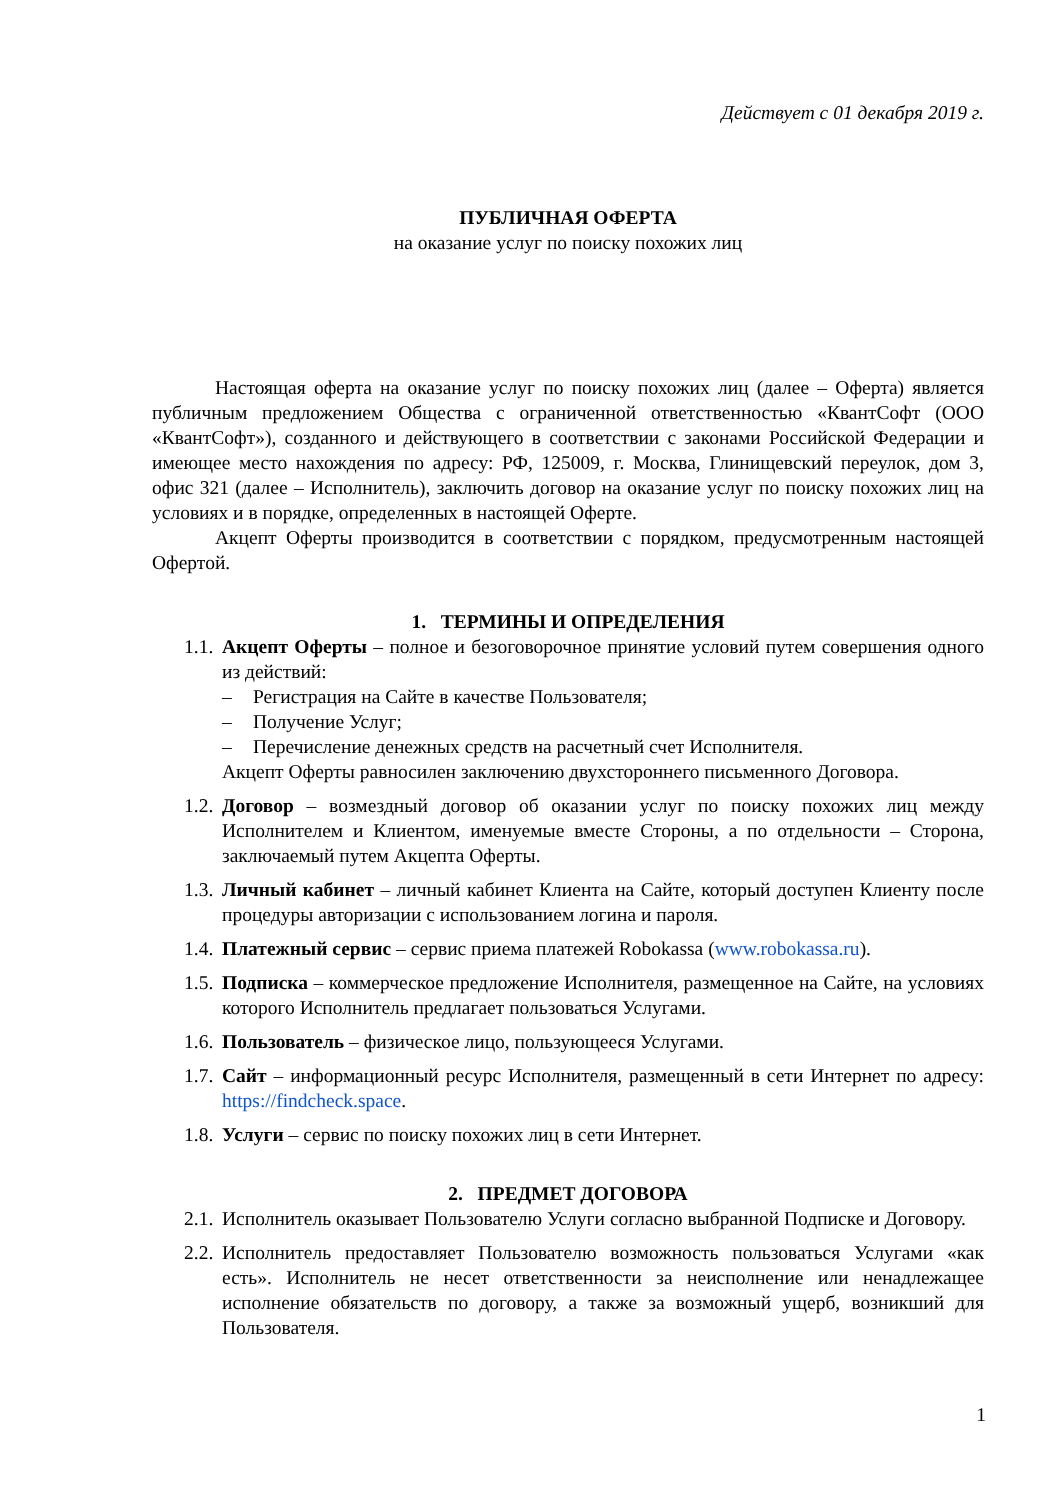Действует с 01 декабря 2019 г.
ПУБЛИЧНАЯ ОФЕРТА
на оказание услуг по поиску похожих лиц
Настоящая оферта на оказание услуг по поиску похожих лиц (далее – Оферта) является публичным предложением Общества с ограниченной ответственностью «КвантСофт (ООО «КвантСофт»), созданного и действующего в соответствии с законами Российской Федерации и имеющее место нахождения по адресу: РФ, 125009, г. Москва, Глинищевский переулок, дом 3, офис 321 (далее – Исполнитель), заключить договор на оказание услуг по поиску похожих лиц на условиях и в порядке, определенных в настоящей Оферте.
Акцепт Оферты производится в соответствии с порядком, предусмотренным настоящей Офертой.
1. ТЕРМИНЫ И ОПРЕДЕЛЕНИЯ
1.1.
Акцепт Оферты – полное и безоговорочное принятие условий путем совершения одного из действий:
– Регистрация на Сайте в качестве Пользователя;
– Получение Услуг;
– Перечисление денежных средств на расчетный счет Исполнителя.
Акцепт Оферты равносилен заключению двухстороннего письменного Договора.
1.2.
Договор – возмездный договор об оказании услуг по поиску похожих лиц между Исполнителем и Клиентом, именуемые вместе Стороны, а по отдельности – Сторона, заключаемый путем Акцепта Оферты.
1.3.
Личный кабинет – личный кабинет Клиента на Сайте, который доступен Клиенту после процедуры авторизации с использованием логина и пароля.
1.4.
Платежный сервис – сервис приема платежей Robokassa (www.robokassa.ru).
1.5.
Подписка – коммерческое предложение Исполнителя, размещенное на Сайте, на условиях которого Исполнитель предлагает пользоваться Услугами.
1.6.
Пользователь – физическое лицо, пользующееся Услугами.
1.7.
Сайт – информационный ресурс Исполнителя, размещенный в сети Интернет по адресу: https://findcheck.space.
1.8.
Услуги – сервис по поиску похожих лиц в сети Интернет.
2. ПРЕДМЕТ ДОГОВОРА
2.1.
Исполнитель оказывает Пользователю Услуги согласно выбранной Подписке и Договору.
2.2.
Исполнитель предоставляет Пользователю возможность пользоваться Услугами «как есть». Исполнитель не несет ответственности за неисполнение или ненадлежащее исполнение обязательств по договору, а также за возможный ущерб, возникший для Пользователя.
1